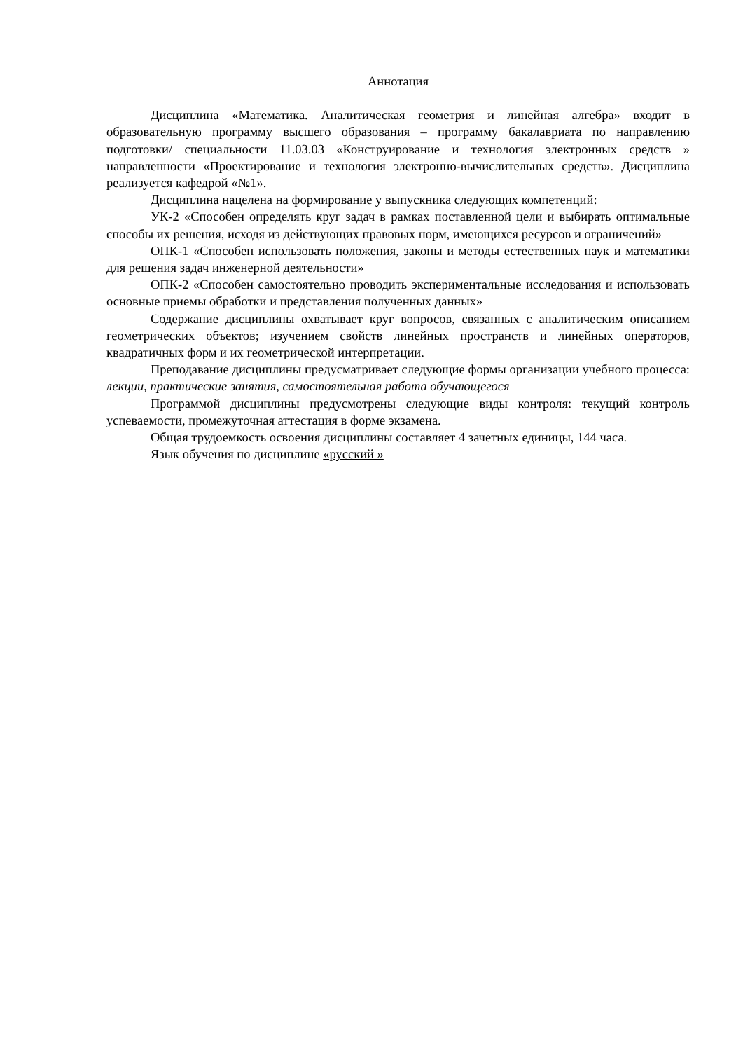Аннотация
Дисциплина «Математика. Аналитическая геометрия и линейная алгебра» входит в образовательную программу высшего образования – программу бакалавриата по направлению подготовки/ специальности 11.03.03 «Конструирование и технология электронных средств » направленности «Проектирование и технология электронно-вычислительных средств». Дисциплина реализуется кафедрой «№1».
Дисциплина нацелена на формирование у выпускника следующих компетенций:
УК-2 «Способен определять круг задач в рамках поставленной цели и выбирать оптимальные способы их решения, исходя из действующих правовых норм, имеющихся ресурсов и ограничений»
ОПК-1 «Способен использовать положения, законы и методы естественных наук и математики для решения задач инженерной деятельности»
ОПК-2 «Способен самостоятельно проводить экспериментальные исследования и использовать основные приемы обработки и представления полученных данных»
Содержание дисциплины охватывает круг вопросов, связанных с аналитическим описанием геометрических объектов; изучением свойств линейных пространств и линейных операторов, квадратичных форм и их геометрической интерпретации.
Преподавание дисциплины предусматривает следующие формы организации учебного процесса: лекции, практические занятия, самостоятельная работа обучающегося
Программой дисциплины предусмотрены следующие виды контроля: текущий контроль успеваемости, промежуточная аттестация в форме экзамена.
Общая трудоемкость освоения дисциплины составляет 4 зачетных единицы, 144 часа.
Язык обучения по дисциплине «русский »